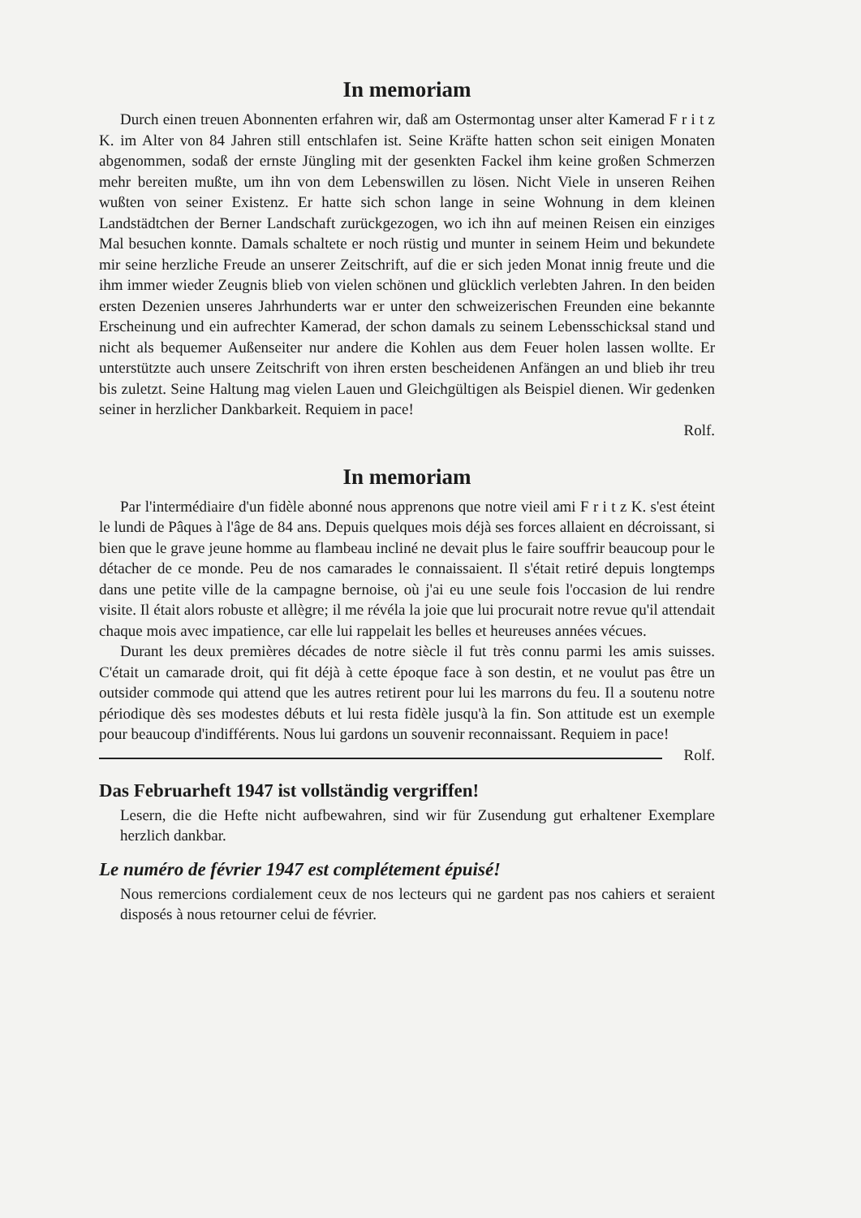In memoriam
Durch einen treuen Abonnenten erfahren wir, daß am Ostermontag unser alter Kamerad F r i t z K. im Alter von 84 Jahren still entschlafen ist. Seine Kräfte hatten schon seit einigen Monaten abgenommen, sodaß der ernste Jüngling mit der gesenkten Fackel ihm keine großen Schmerzen mehr bereiten mußte, um ihn von dem Lebenswillen zu lösen. Nicht Viele in unseren Reihen wußten von seiner Existenz. Er hatte sich schon lange in seine Wohnung in dem kleinen Landstädtchen der Berner Landschaft zurückgezogen, wo ich ihn auf meinen Reisen ein einziges Mal besuchen konnte. Damals schaltete er noch rüstig und munter in seinem Heim und bekundete mir seine herzliche Freude an unserer Zeitschrift, auf die er sich jeden Monat innig freute und die ihm immer wieder Zeugnis blieb von vielen schönen und glücklich verlebten Jahren. In den beiden ersten Dezenien unseres Jahrhunderts war er unter den schweizerischen Freunden eine bekannte Erscheinung und ein aufrechter Kamerad, der schon damals zu seinem Lebensschicksal stand und nicht als bequemer Außenseiter nur andere die Kohlen aus dem Feuer holen lassen wollte. Er unterstützte auch unsere Zeitschrift von ihren ersten bescheidenen Anfängen an und blieb ihr treu bis zuletzt. Seine Haltung mag vielen Lauen und Gleichgültigen als Beispiel dienen. Wir gedenken seiner in herzlicher Dankbarkeit. Requiem in pace!
Rolf.
In memoriam
Par l'intermédiaire d'un fidèle abonné nous apprenons que notre vieil ami F r i t z K. s'est éteint le lundi de Pâques à l'âge de 84 ans. Depuis quelques mois déjà ses forces allaient en décroissant, si bien que le grave jeune homme au flambeau incliné ne devait plus le faire souffrir beaucoup pour le détacher de ce monde. Peu de nos camarades le connaissaient. Il s'était retiré depuis longtemps dans une petite ville de la campagne bernoise, où j'ai eu une seule fois l'occasion de lui rendre visite. Il était alors robuste et allègre; il me révéla la joie que lui procurait notre revue qu'il attendait chaque mois avec impatience, car elle lui rappelait les belles et heureuses années vécues.
Durant les deux premières décades de notre siècle il fut très connu parmi les amis suisses. C'était un camarade droit, qui fit déjà à cette époque face à son destin, et ne voulut pas être un outsider commode qui attend que les autres retirent pour lui les marrons du feu. Il a soutenu notre périodique dès ses modestes débuts et lui resta fidèle jusqu'à la fin. Son attitude est un exemple pour beaucoup d'indifférents. Nous lui gardons un souvenir reconnaissant. Requiem in pace! Rolf.
Das Februarheft 1947 ist vollständig vergriffen!
Lesern, die die Hefte nicht aufbewahren, sind wir für Zusendung gut erhaltener Exemplare herzlich dankbar.
Le numéro de février 1947 est complétement épuisé!
Nous remercions cordialement ceux de nos lecteurs qui ne gardent pas nos cahiers et seraient disposés à nous retourner celui de février.